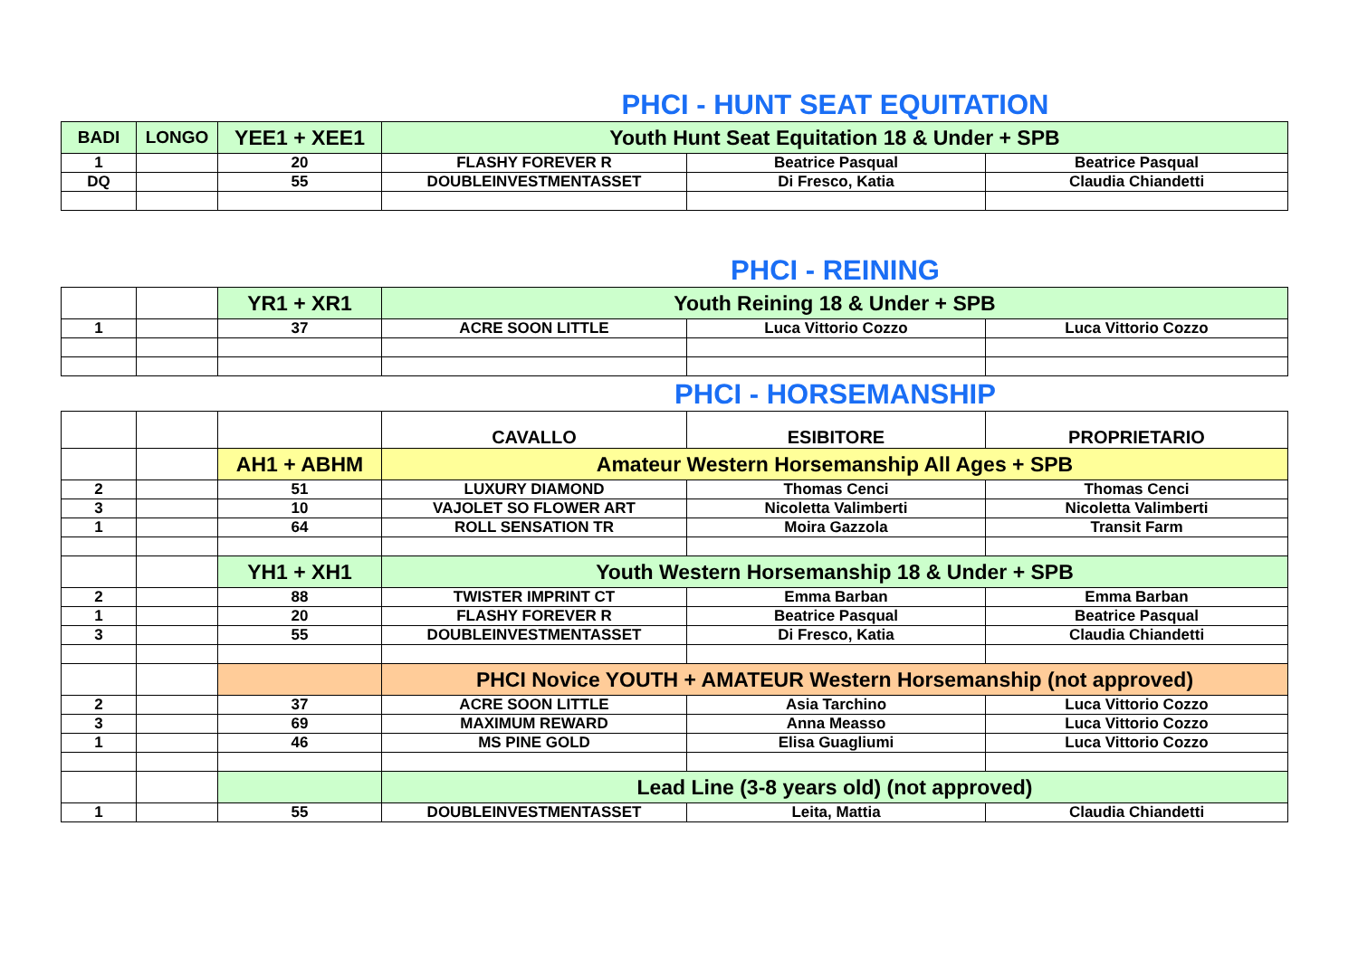PHCI - HUNT SEAT EQUITATION
| BADI | LONGO | YEE1 + XEE1 | Youth Hunt Seat Equitation 18 & Under + SPB | | |
| --- | --- | --- | --- | --- | --- |
| 1 | | 20 | FLASHY FOREVER R | Beatrice Pasqual | Beatrice Pasqual |
| DQ | | 55 | DOUBLEINVESTMENTASSET | Di Fresco, Katia | Claudia Chiandetti |
PHCI - REINING
| | | YR1 + XR1 | Youth Reining 18 & Under + SPB | | |
| 1 | | 37 | ACRE SOON LITTLE | Luca Vittorio Cozzo | Luca Vittorio Cozzo |
PHCI - HORSEMANSHIP
| | | | CAVALLO | ESIBITORE | PROPRIETARIO |
| | | AH1 + ABHM | Amateur Western Horsemanship All Ages + SPB | | |
| 2 | | 51 | LUXURY DIAMOND | Thomas Cenci | Thomas Cenci |
| 3 | | 10 | VAJOLET SO FLOWER ART | Nicoletta Valimberti | Nicoletta Valimberti |
| 1 | | 64 | ROLL SENSATION TR | Moira Gazzola | Transit Farm |
| | | YH1 + XH1 | Youth Western Horsemanship 18 & Under + SPB | | |
| 2 | | 88 | TWISTER IMPRINT CT | Emma Barban | Emma Barban |
| 1 | | 20 | FLASHY FOREVER R | Beatrice Pasqual | Beatrice Pasqual |
| 3 | | 55 | DOUBLEINVESTMENTASSET | Di Fresco, Katia | Claudia Chiandetti |
| | | | PHCI Novice YOUTH + AMATEUR Western Horsemanship (not approved) | | |
| 2 | | 37 | ACRE SOON LITTLE | Asia Tarchino | Luca Vittorio Cozzo |
| 3 | | 69 | MAXIMUM REWARD | Anna Measso | Luca Vittorio Cozzo |
| 1 | | 46 | MS PINE GOLD | Elisa Guagliumi | Luca Vittorio Cozzo |
| | | | Lead Line (3-8 years old) (not approved) | | |
| 1 | | 55 | DOUBLEINVESTMENTASSET | Leita, Mattia | Claudia Chiandetti |